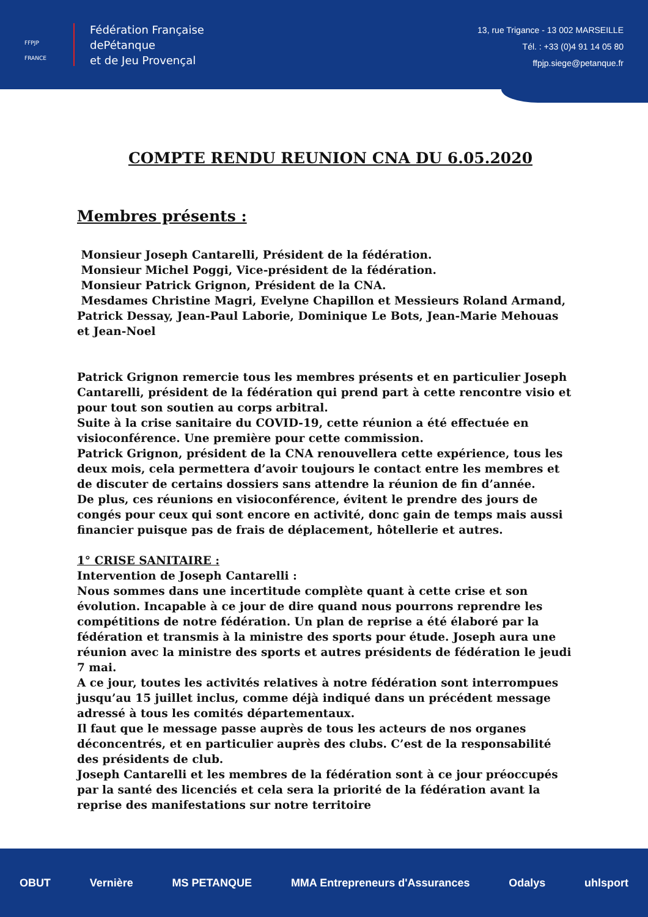FFPJP FRANCE
Fédération Française
dePétanque
et de Jeu Provençal
13, rue Trigance - 13 002 MARSEILLE
Tél. : +33 (0)4 91 14 05 80
ffpjp.siege@petanque.fr
COMPTE RENDU REUNION CNA DU 6.05.2020
Membres présents :
Monsieur Joseph Cantarelli, Président de la fédération.
Monsieur Michel Poggi, Vice-président de la fédération.
Monsieur Patrick Grignon, Président de la CNA.
Mesdames Christine Magri, Evelyne Chapillon et Messieurs Roland Armand, Patrick Dessay, Jean-Paul Laborie, Dominique Le Bots, Jean-Marie Mehouas et Jean-Noel
Patrick Grignon remercie tous les membres présents et en particulier Joseph Cantarelli, président de la fédération qui prend part à cette rencontre visio et pour tout son soutien au corps arbitral.
Suite à la crise sanitaire du COVID-19, cette réunion a été effectuée en visioconférence. Une première pour cette commission.
Patrick Grignon, président de la CNA renouvellera cette expérience, tous les deux mois, cela permettera d’avoir toujours le contact entre les membres et de discuter de certains dossiers sans attendre la réunion de fin d’année.
De plus, ces réunions en visioconférence, évitent le prendre des jours de congés pour ceux qui sont encore en activité, donc gain de temps mais aussi financier puisque pas de frais de déplacement, hôtellerie et autres.
1° CRISE SANITAIRE :
Intervention de Joseph Cantarelli :
Nous sommes dans une incertitude complète quant à cette crise et son évolution. Incapable à ce jour de dire quand nous pourrons reprendre les compétitions de notre fédération. Un plan de reprise a été élaboré par la fédération et transmis à la ministre des sports pour étude. Joseph aura une réunion avec la ministre des sports et autres présidents de fédération le jeudi 7 mai.
A ce jour, toutes les activités relatives à notre fédération sont interrompues jusqu’au 15 juillet inclus, comme déjà indiqué dans un précédent message adressé à tous les comités départementaux.
Il faut que le message passe auprès de tous les acteurs de nos organes déconcentrés, et en particulier auprès des clubs. C’est de la responsabilité des présidents de club.
Joseph Cantarelli et les membres de la fédération sont à ce jour préoccupés par la santé des licenciés et cela sera la priorité de la fédération avant la reprise des manifestations sur notre territoire
OBUT Vernière MS PETANQUE MMA Entrepreneurs d'Assurances Odalys uhlsport